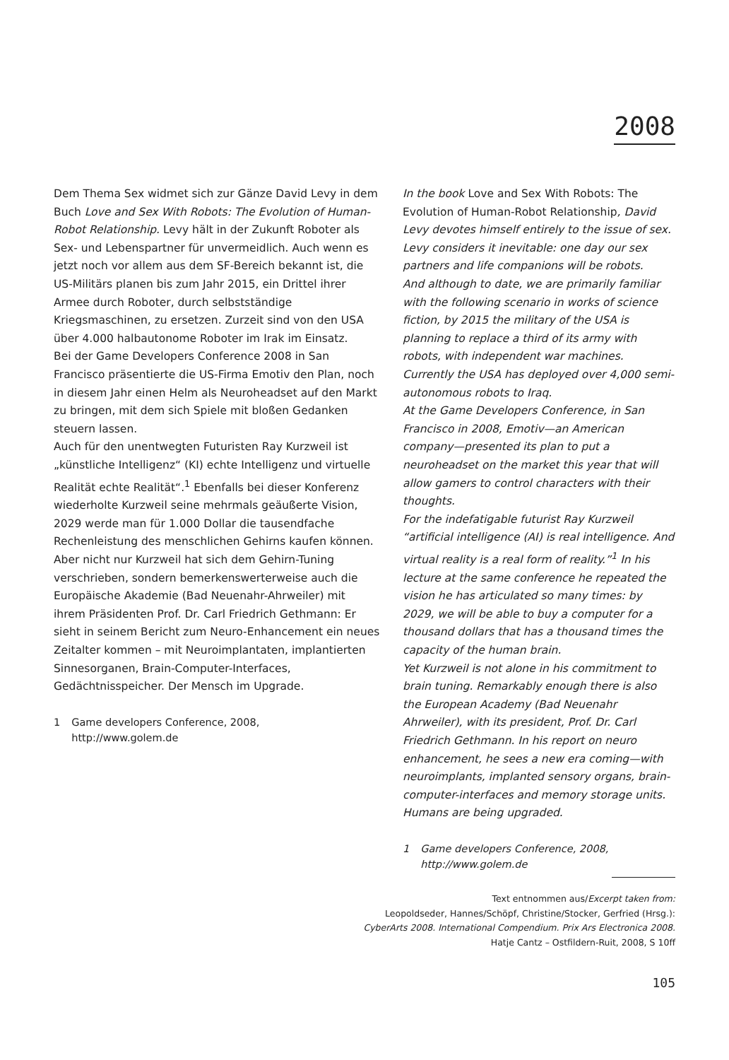2008
Dem Thema Sex widmet sich zur Gänze David Levy in dem Buch Love and Sex With Robots: The Evolution of Human-Robot Relationship. Levy hält in der Zukunft Roboter als Sex- und Lebenspartner für unvermeidlich. Auch wenn es jetzt noch vor allem aus dem SF-Bereich bekannt ist, die US-Militärs planen bis zum Jahr 2015, ein Drittel ihrer Armee durch Roboter, durch selbstständige Kriegsmaschinen, zu ersetzen. Zurzeit sind von den USA über 4.000 halbautonome Roboter im Irak im Einsatz.
Bei der Game Developers Conference 2008 in San Francisco präsentierte die US-Firma Emotiv den Plan, noch in diesem Jahr einen Helm als Neuroheadset auf den Markt zu bringen, mit dem sich Spiele mit bloßen Gedanken steuern lassen.
Auch für den unentwegten Futuristen Ray Kurzweil ist „künstliche Intelligenz“ (KI) echte Intelligenz und virtuelle Realität echte Realität“.<sup>1</sup> Ebenfalls bei dieser Konferenz wiederholte Kurzweil seine mehrmals geäußerte Vision, 2029 werde man für 1.000 Dollar die tausendfache Rechenleistung des menschlichen Gehirns kaufen können.
Aber nicht nur Kurzweil hat sich dem Gehirn-Tuning verschrieben, sondern bemerkenswerterweise auch die Europäische Akademie (Bad Neuenahr-Ahrweiler) mit ihrem Präsidenten Prof. Dr. Carl Friedrich Gethmann: Er sieht in seinem Bericht zum Neuro-Enhancement ein neues Zeitalter kommen – mit Neuroimplantaten, implantierten Sinnesorganen, Brain-Computer-Interfaces, Gedächtnisspeicher. Der Mensch im Upgrade.
1 Game developers Conference, 2008,
http://www.golem.de
In the book Love and Sex With Robots: The Evolution of Human-Robot Relationship, David Levy devotes himself entirely to the issue of sex. Levy considers it inevitable: one day our sex partners and life companions will be robots.
And although to date, we are primarily familiar with the following scenario in works of science fiction, by 2015 the military of the USA is planning to replace a third of its army with robots, with independent war machines. Currently the USA has deployed over 4,000 semi-autonomous robots to Iraq.
At the Game Developers Conference, in San Francisco in 2008, Emotiv—an American company—presented its plan to put a neuroheadset on the market this year that will allow gamers to control characters with their thoughts.
For the indefatigable futurist Ray Kurzweil “artificial intelligence (AI) is real intelligence. And virtual reality is a real form of reality.”<sup>1</sup> In his lecture at the same conference he repeated the vision he has articulated so many times: by 2029, we will be able to buy a computer for a thousand dollars that has a thousand times the capacity of the human brain.
Yet Kurzweil is not alone in his commitment to brain tuning. Remarkably enough there is also the European Academy (Bad Neuenahr Ahrweiler), with its president, Prof. Dr. Carl Friedrich Gethmann. In his report on neuro enhancement, he sees a new era coming—with neuroimplants, implanted sensory organs, brain-computer-interfaces and memory storage units. Humans are being upgraded.
1 Game developers Conference, 2008,
http://www.golem.de
Text entnommen aus/Excerpt taken from:
Leopoldseder, Hannes/Schöpf, Christine/Stocker, Gerfried (Hrsg.):
CyberArts 2008. International Compendium. Prix Ars Electronica 2008.
Hatje Cantz – Ostfildern-Ruit, 2008, S 10ff
105